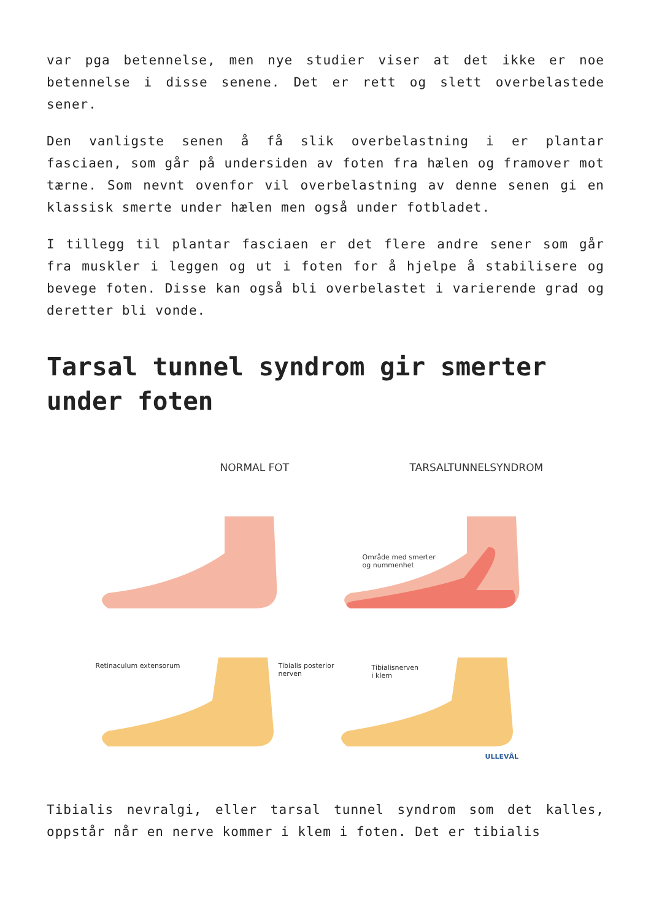var pga betennelse, men nye studier viser at det ikke er noe betennelse i disse senene. Det er rett og slett overbelastede sener.
Den vanligste senen å få slik overbelastning i er plantar fasciaen, som går på undersiden av foten fra hælen og framover mot tærne. Som nevnt ovenfor vil overbelastning av denne senen gi en klassisk smerte under hælen men også under fotbladet.
I tillegg til plantar fasciaen er det flere andre sener som går fra muskler i leggen og ut i foten for å hjelpe å stabilisere og bevege foten. Disse kan også bli overbelastet i varierende grad og deretter bli vonde.
Tarsal tunnel syndrom gir smerter under foten
NORMAL FOT TARSALTUNNELSYNDROM
Område med smerter
og nummenhet
Retinaculum extensorum
Tibialis posterior
nerven
Tibialisnerven
i klem
ULLEVÅL
Tibialis nevralgi, eller tarsal tunnel syndrom som det kalles, oppstår når en nerve kommer i klem i foten. Det er tibialis